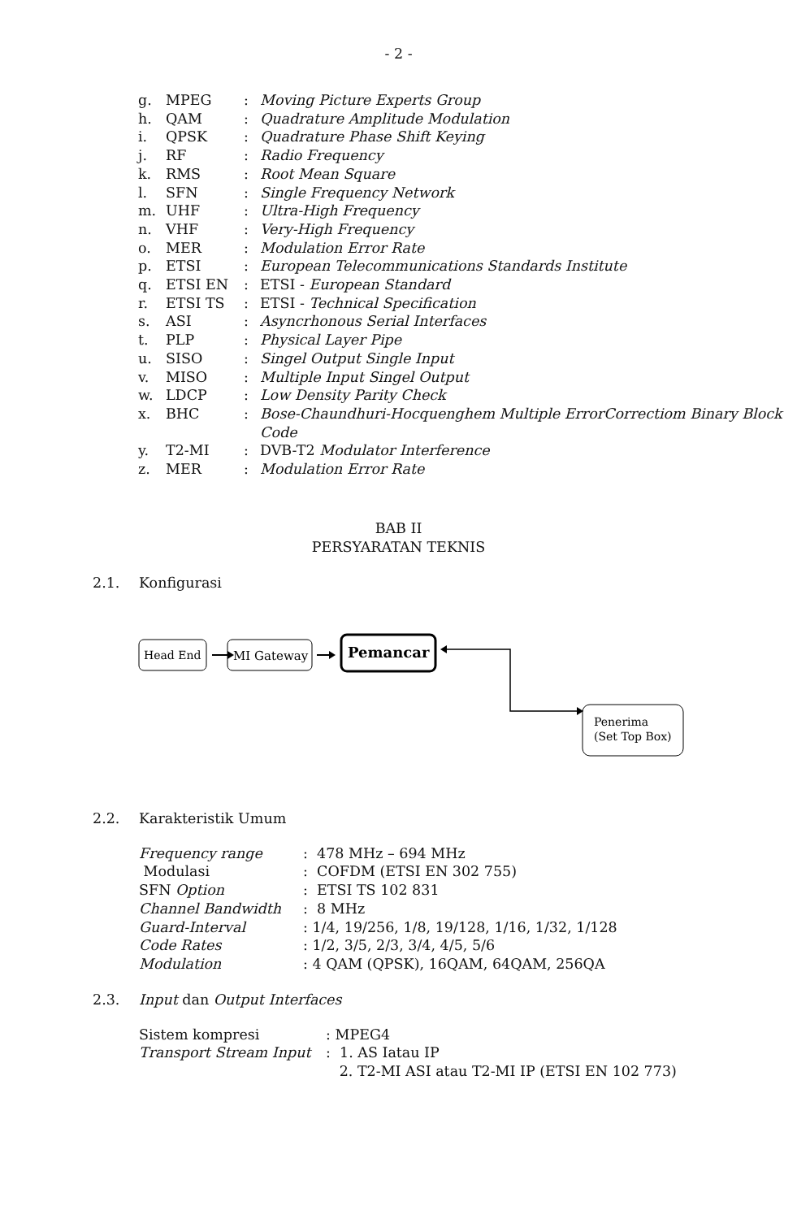- 2 -
| g. | MPEG | : | Moving Picture Experts Group |
| h. | QAM | : | Quadrature Amplitude Modulation |
| i. | QPSK | : | Quadrature Phase Shift Keying |
| j. | RF | : | Radio Frequency |
| k. | RMS | : | Root Mean Square |
| l. | SFN | : | Single Frequency Network |
| m. | UHF | : | Ultra-High Frequency |
| n. | VHF | : | Very-High Frequency |
| o. | MER | : | Modulation Error Rate |
| p. | ETSI | : | European Telecommunications Standards Institute |
| q. | ETSI EN | : | ETSI - European Standard |
| r. | ETSI TS | : | ETSI - Technical Specification |
| s. | ASI | : | Asyncrhonous Serial Interfaces |
| t. | PLP | : | Physical Layer Pipe |
| u. | SISO | : | Singel Output Single Input |
| v. | MISO | : | Multiple Input Singel Output |
| w. | LDCP | : | Low Density Parity Check |
| x. | BHC | : | Bose-Chaundhuri-Hocquenghem Multiple ErrorCorrectiom Binary Block Code |
| y. | T2-MI | : | DVB-T2 Modulator Interference |
| z. | MER | : | Modulation Error Rate |
BAB II
PERSYARATAN TEKNIS
2.1. Konfigurasi
Head End
MI Gateway
Pemancar
Penerima
(Set Top Box)
2.2. Karakteristik Umum
| Frequency range | : 478 MHz – 694 MHz |
| Modulasi | : COFDM (ETSI EN 302 755) |
| SFN Option | : ETSI TS 102 831 |
| Channel Bandwidth | : 8 MHz |
| Guard-Interval | : 1/4, 19/256, 1/8, 19/128, 1/16, 1/32, 1/128 |
| Code Rates | : 1/2, 3/5, 2/3, 3/4, 4/5, 5/6 |
| Modulation | : 4 QAM (QPSK), 16QAM, 64QAM, 256QA |
2.3. Input dan Output Interfaces
| Sistem kompresi | : MPEG4 |
| Transport Stream Input | : 1. AS Iatau IP 2. T2-MI ASI atau T2-MI IP (ETSI EN 102 773) |